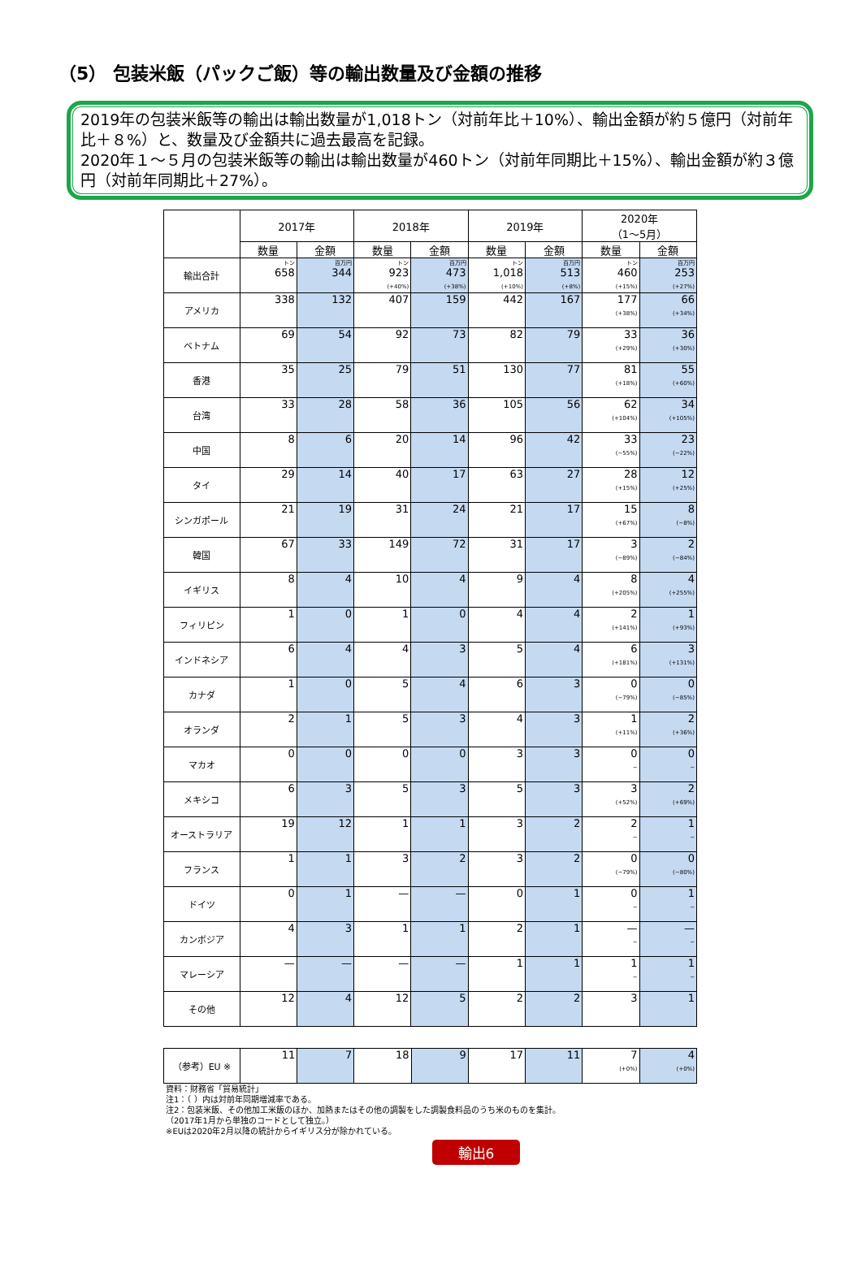（5） 包装米飯（パックご飯）等の輸出数量及び金額の推移
2019年の包装米飯等の輸出は輸出数量が1,018トン（対前年比＋10%）、輸出金額が約５億円（対前年比＋８%）と、数量及び金額共に過去最高を記録。
2020年１～５月の包装米飯等の輸出は輸出数量が460トン（対前年同期比＋15%）、輸出金額が約３億円（対前年同期比＋27%）。
| | 2017年 | | 2018年 | | 2019年 | | 2020年 （1～5月） | |
| --- | --- | --- | --- | --- | --- | --- | --- | --- |
| | 数量 | 金額 | 数量 | 金額 | 数量 | 金額 | 数量 | 金額 |
| 輸出合計 | トン 658 | 百万円 344 | トン 923 (+40%) | 百万円 473 (+38%) | トン 1,018 (+10%) | 百万円 513 (+8%) | トン 460 (+15%) | 百万円 253 (+27%) |
| アメリカ | 338 | 132 | 407 | 159 | 442 | 167 | 177 (+38%) | 66 (+34%) |
| ベトナム | 69 | 54 | 92 | 73 | 82 | 79 | 33 (+29%) | 36 (+30%) |
| 香港 | 35 | 25 | 79 | 51 | 130 | 77 | 81 (+18%) | 55 (+60%) |
| 台湾 | 33 | 28 | 58 | 36 | 105 | 56 | 62 (+104%) | 34 (+105%) |
| 中国 | 8 | 6 | 20 | 14 | 96 | 42 | 33 (−55%) | 23 (−22%) |
| タイ | 29 | 14 | 40 | 17 | 63 | 27 | 28 (+15%) | 12 (+25%) |
| シンガポール | 21 | 19 | 31 | 24 | 21 | 17 | 15 (+67%) | 8 (−8%) |
| 韓国 | 67 | 33 | 149 | 72 | 31 | 17 | 3 (−89%) | 2 (−84%) |
| イギリス | 8 | 4 | 10 | 4 | 9 | 4 | 8 (+205%) | 4 (+255%) |
| フィリピン | 1 | 0 | 1 | 0 | 4 | 4 | 2 (+141%) | 1 (+93%) |
| インドネシア | 6 | 4 | 4 | 3 | 5 | 4 | 6 (+181%) | 3 (+131%) |
| カナダ | 1 | 0 | 5 | 4 | 6 | 3 | 0 (−79%) | 0 (−85%) |
| オランダ | 2 | 1 | 5 | 3 | 4 | 3 | 1 (+11%) | 2 (+36%) |
| マカオ | 0 | 0 | 0 | 0 | 3 | 3 | 0 − | 0 − |
| メキシコ | 6 | 3 | 5 | 3 | 5 | 3 | 3 (+52%) | 2 (+69%) |
| オーストラリア | 19 | 12 | 1 | 1 | 3 | 2 | 2 − | 1 − |
| フランス | 1 | 1 | 3 | 2 | 3 | 2 | 0 (−79%) | 0 (−80%) |
| ドイツ | 0 | 1 | — | — | 0 | 1 | 0 − | 1 − |
| カンボジア | 4 | 3 | 1 | 1 | 2 | 1 | — − | — − |
| マレーシア | — | — | — | — | 1 | 1 | 1 − | 1 − |
| その他 | 12 | 4 | 12 | 5 | 2 | 2 | 3 | 1 |
| （参考）EU ※ | 11 | 7 | 18 | 9 | 17 | 11 | 7 (+0%) | 4 (+0%) |
資料：財務省「貿易統計」
注1：（ ）内は対前年同期増減率である。
注2：包装米飯、その他加工米飯のほか、加熱またはその他の調製をした調製食料品のうち米のものを集計。
（2017年1月から単独のコードとして独立。）
※EUは2020年2月以降の統計からイギリス分が除かれている。
輸出6